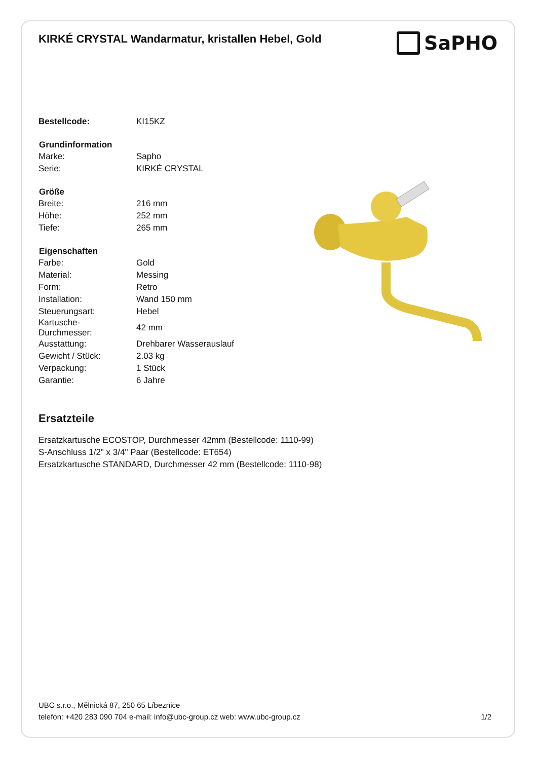KIRKÉ CRYSTAL Wandarmatur, kristallen Hebel, Gold
SaPHO
| Bestellcode: | KI15KZ |
| Grundinformation | |
| Marke: | Sapho |
| Serie: | KIRKÉ CRYSTAL |
| Größe | |
| Breite: | 216 mm |
| Höhe: | 252 mm |
| Tiefe: | 265 mm |
| Eigenschaften | |
| Farbe: | Gold |
| Material: | Messing |
| Form: | Retro |
| Installation: | Wand 150 mm |
| Steuerungsart: | Hebel |
| Kartusche- Durchmesser: | 42 mm |
| Ausstattung: | Drehbarer Wasserauslauf |
| Gewicht / Stück: | 2.03 kg |
| Verpackung: | 1 Stück |
| Garantie: | 6 Jahre |
Ersatzteile
Ersatzkartusche ECOSTOP, Durchmesser 42mm (Bestellcode: 1110-99)
S-Anschluss 1/2" x 3/4" Paar (Bestellcode: ET654)
Ersatzkartusche STANDARD, Durchmesser 42 mm (Bestellcode: 1110-98)
UBC s.r.o., Mělnická 87, 250 65 Líbeznice
telefon: +420 283 090 704 e-mail: info@ubc-group.cz web: www.ubc-group.cz 1/2